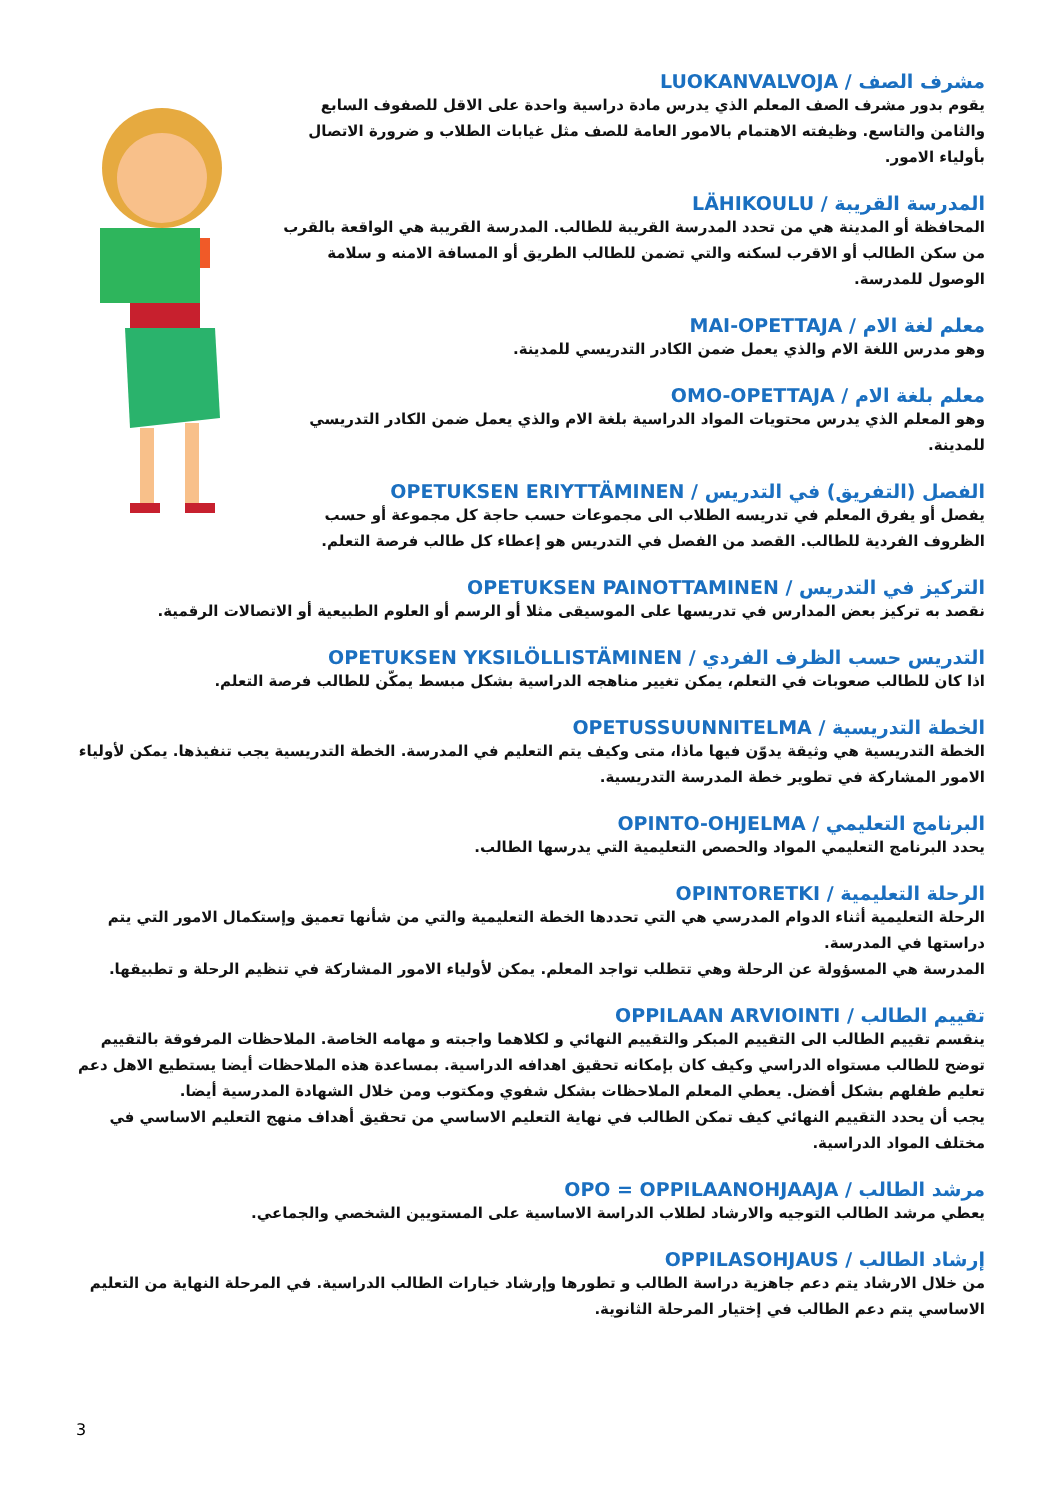مشرف الصف / LUOKANVALVOJA
يقوم بدور مشرف الصف المعلم الذي يدرس مادة دراسية واحدة على الاقل للصفوف السابع والثامن والتاسع. وظيفته الاهتمام بالامور العامة للصف مثل غيابات الطلاب و ضرورة الاتصال بأولياء الامور.
المدرسة القريبة / LÄHIKOULU
المحافظة أو المدينة هي من تحدد المدرسة القريبة للطالب. المدرسة القريبة هي الواقعة بالقرب من سكن الطالب أو الاقرب لسكنه والتي تضمن للطالب الطريق أو المسافة الامنه و سلامة الوصول للمدرسة.
معلم لغة الام / MAI-OPETTAJA
وهو مدرس اللغة الام والذي يعمل ضمن الكادر التدريسي للمدينة.
معلم بلغة الام / OMO-OPETTAJA
وهو المعلم الذي يدرس محتويات المواد الدراسية بلغة الام والذي يعمل ضمن الكادر التدريسي للمدينة.
الفصل (التفريق) في التدريس / OPETUKSEN ERIYTTÄMINEN
يفصل أو يفرق المعلم في تدريسه الطلاب الى مجموعات حسب حاجة كل مجموعة أو حسب الظروف الفردية للطالب. القصد من الفصل في التدريس هو إعطاء كل طالب فرصة التعلم.
التركيز في التدريس / OPETUKSEN PAINOTTAMINEN
نقصد به تركيز بعض المدارس في تدريسها على الموسيقى مثلا أو الرسم أو العلوم الطبيعية أو الاتصالات الرقمية.
التدريس حسب الظرف الفردي / OPETUKSEN YKSILÖLLISTÄMINEN
اذا كان للطالب صعوبات في التعلم، يمكن تغيير مناهجه الدراسية بشكل مبسط يمكّن للطالب فرصة التعلم.
الخطة التدريسية / OPETUSSUUNNITELMA
الخطة التدريسية هي وثيقة يدوّن فيها ماذا، متى وكيف يتم التعليم في المدرسة. الخطة التدريسية يجب تنفيذها. يمكن لأولياء الامور المشاركة في تطوير خطة المدرسة التدريسية.
البرنامج التعليمي / OPINTO-OHJELMA
يحدد البرنامج التعليمي المواد والحصص التعليمية التي يدرسها الطالب.
الرحلة التعليمية / OPINTORETKI
الرحلة التعليمية أثناء الدوام المدرسي هي التي تحددها الخطة التعليمية والتي من شأنها تعميق وإستكمال الامور التي يتم دراستها في المدرسة.
المدرسة هي المسؤولة عن الرحلة وهي تتطلب تواجد المعلم. يمكن لأولياء الامور المشاركة في تنظيم الرحلة و تطبيقها.
تقييم الطالب / OPPILAAN ARVIOINTI
ينقسم تقييم الطالب الى التقييم المبكر والتقييم النهائي و لكلاهما واجبته و مهامه الخاصة. الملاحظات المرفوقة بالتقييم توضح للطالب مستواه الدراسي وكيف كان بإمكانه تحقيق اهدافه الدراسية. بمساعدة هذه الملاحظات أيضا يستطيع الاهل دعم تعليم طفلهم بشكل أفضل. يعطي المعلم الملاحظات بشكل شفوي ومكتوب ومن خلال الشهادة المدرسية أيضا.
يجب أن يحدد التقييم النهائي كيف تمكن الطالب في نهاية التعليم الاساسي من تحقيق أهداف منهج التعليم الاساسي في مختلف المواد الدراسية.
مرشد الطالب / OPO = OPPILAANOHJAAJA
يعطي مرشد الطالب التوجيه والارشاد لطلاب الدراسة الاساسية على المستويين الشخصي والجماعي.
إرشاد الطالب / OPPILASOHJAUS
من خلال الارشاد يتم دعم جاهزية دراسة الطالب و تطورها وإرشاد خيارات الطالب الدراسية. في المرحلة النهاية من التعليم الاساسي يتم دعم الطالب في إختيار المرحلة الثانوية.
3